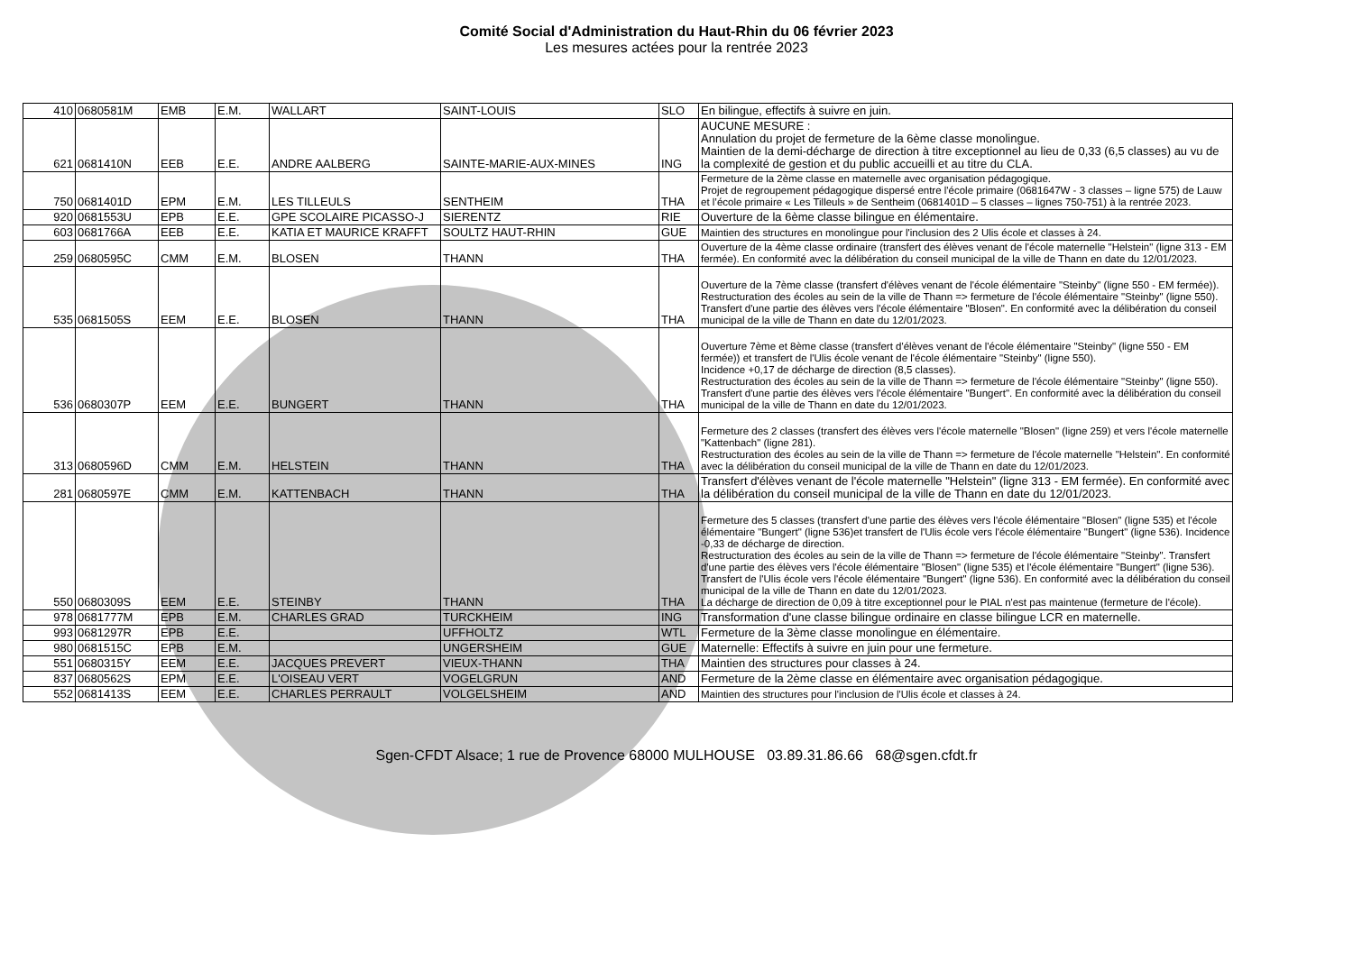Comité Social d'Administration du Haut-Rhin du 06 février 2023
Les mesures actées pour la rentrée 2023
| 410 | 0680581M | EMB | E.M. | WALLART | SAINT-LOUIS | SLO | En bilingue, effectifs à suivre en juin. |
| 621 | 0681410N | EEB | E.E. | ANDRE AALBERG | SAINTE-MARIE-AUX-MINES | ING | AUCUNE MESURE : Annulation du projet de fermeture de la 6ème classe monolingue. Maintien de la demi-décharge de direction à titre exceptionnel au lieu de 0,33 (6,5 classes) au vu de la complexité de gestion et du public accueilli et au titre du CLA. |
| 750 | 0681401D | EPM | E.M. | LES TILLEULS | SENTHEIM | THA | Fermeture de la 2ème classe en maternelle avec organisation pédagogique. Projet de regroupement pédagogique dispersé entre l'école primaire (0681647W - 3 classes – ligne 575) de Lauw et l’école primaire « Les Tilleuls » de Sentheim (0681401D – 5 classes – lignes 750-751) à la rentrée 2023. |
| 920 | 0681553U | EPB | E.E. | GPE SCOLAIRE PICASSO-J | SIERENTZ | RIE | Ouverture de la 6ème classe bilingue en élémentaire. |
| 603 | 0681766A | EEB | E.E. | KATIA ET MAURICE KRAFFT | SOULTZ HAUT-RHIN | GUE | Maintien des structures en monolingue pour l'inclusion des 2 Ulis école et classes à 24. |
| 259 | 0680595C | CMM | E.M. | BLOSEN | THANN | THA | Ouverture de la 4ème classe ordinaire (transfert des élèves venant de l'école maternelle "Helstein" (ligne 313 - EM fermée). En conformité avec la délibération du conseil municipal de la ville de Thann en date du 12/01/2023. |
| 535 | 0681505S | EEM | E.E. | BLOSEN | THANN | THA | Ouverture de la 7ème classe (transfert d'élèves venant de l'école élémentaire "Steinby" (ligne 550 - EM fermée)). Restructuration des écoles au sein de la ville de Thann => fermeture de l'école élémentaire "Steinby" (ligne 550). Transfert d'une partie des élèves vers l'école élémentaire "Blosen". En conformité avec la délibération du conseil municipal de la ville de Thann en date du 12/01/2023. |
| 536 | 0680307P | EEM | E.E. | BUNGERT | THANN | THA | Ouverture 7ème et 8ème classe (transfert d'élèves venant de l'école élémentaire "Steinby" (ligne 550 - EM fermée)) et transfert de l'Ulis école venant de l'école élémentaire "Steinby" (ligne 550). Incidence +0,17 de décharge de direction (8,5 classes). Restructuration des écoles au sein de la ville de Thann => fermeture de l'école élémentaire "Steinby" (ligne 550). Transfert d'une partie des élèves vers l'école élémentaire "Bungert". En conformité avec la délibération du conseil municipal de la ville de Thann en date du 12/01/2023. |
| 313 | 0680596D | CMM | E.M. | HELSTEIN | THANN | THA | Fermeture des 2 classes (transfert des élèves vers l'école maternelle "Blosen" (ligne 259) et vers l'école maternelle "Kattenbach" (ligne 281). Restructuration des écoles au sein de la ville de Thann => fermeture de l'école maternelle "Helstein". En conformité avec la délibération du conseil municipal de la ville de Thann en date du 12/01/2023. |
| 281 | 0680597E | CMM | E.M. | KATTENBACH | THANN | THA | Transfert d'élèves venant de l'école maternelle "Helstein" (ligne 313 - EM fermée). En conformité avec la délibération du conseil municipal de la ville de Thann en date du 12/01/2023. |
| 550 | 0680309S | EEM | E.E. | STEINBY | THANN | THA | Fermeture des 5 classes (transfert d'une partie des élèves vers l'école élémentaire "Blosen" (ligne 535) et l'école élémentaire "Bungert" (ligne 536)et transfert de l'Ulis école vers l'école élémentaire "Bungert" (ligne 536). Incidence -0,33 de décharge de direction. Restructuration des écoles au sein de la ville de Thann => fermeture de l'école élémentaire "Steinby". Transfert d'une partie des élèves vers l'école élémentaire "Blosen" (ligne 535) et l'école élémentaire "Bungert" (ligne 536). Transfert de l'Ulis école vers l'école élémentaire "Bungert" (ligne 536). En conformité avec la délibération du conseil municipal de la ville de Thann en date du 12/01/2023. La décharge de direction de 0,09 à titre exceptionnel pour le PIAL n'est pas maintenue (fermeture de l'école). |
| 978 | 0681777M | EPB | E.M. | CHARLES GRAD | TURCKHEIM | ING | Transformation d'une classe bilingue ordinaire en classe bilingue LCR en maternelle. |
| 993 | 0681297R | EPB | E.E. | | UFFHOLTZ | WTL | Fermeture de la 3ème classe monolingue en élémentaire. |
| 980 | 0681515C | EPB | E.M. | | UNGERSHEIM | GUE | Maternelle: Effectifs à suivre en juin pour une fermeture. |
| 551 | 0680315Y | EEM | E.E. | JACQUES PREVERT | VIEUX-THANN | THA | Maintien des structures pour classes à 24. |
| 837 | 0680562S | EPM | E.E. | L'OISEAU VERT | VOGELGRUN | AND | Fermeture de la 2ème classe en élémentaire avec organisation pédagogique. |
| 552 | 0681413S | EEM | E.E. | CHARLES PERRAULT | VOLGELSHEIM | AND | Maintien des structures pour l'inclusion de l'Ulis école et classes à 24. |
Sgen-CFDT Alsace; 1 rue de Provence 68000 MULHOUSE 03.89.31.86.66 68@sgen.cfdt.fr